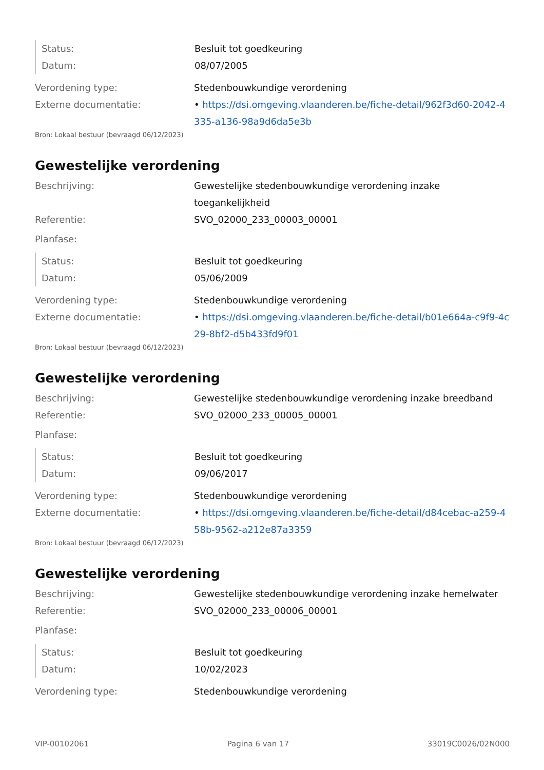Status: Besluit tot goedkeuring
Datum: 08/07/2005
Verordening type: Stedenbouwkundige verordening
Externe documentatie: • https://dsi.omgeving.vlaanderen.be/fiche-detail/962f3d60-2042-4335-a136-98a9d6da5e3b
Bron: Lokaal bestuur (bevraagd 06/12/2023)
Gewestelijke verordening
Beschrijving: Gewestelijke stedenbouwkundige verordening inzake toegankelijkheid
Referentie: SVO_02000_233_00003_00001
Planfase:
Status: Besluit tot goedkeuring
Datum: 05/06/2009
Verordening type: Stedenbouwkundige verordening
Externe documentatie: • https://dsi.omgeving.vlaanderen.be/fiche-detail/b01e664a-c9f9-4c29-8bf2-d5b433fd9f01
Bron: Lokaal bestuur (bevraagd 06/12/2023)
Gewestelijke verordening
Beschrijving: Gewestelijke stedenbouwkundige verordening inzake breedband
Referentie: SVO_02000_233_00005_00001
Planfase:
Status: Besluit tot goedkeuring
Datum: 09/06/2017
Verordening type: Stedenbouwkundige verordening
Externe documentatie: • https://dsi.omgeving.vlaanderen.be/fiche-detail/d84cebac-a259-458b-9562-a212e87a3359
Bron: Lokaal bestuur (bevraagd 06/12/2023)
Gewestelijke verordening
Beschrijving: Gewestelijke stedenbouwkundige verordening inzake hemelwater
Referentie: SVO_02000_233_00006_00001
Planfase:
Status: Besluit tot goedkeuring
Datum: 10/02/2023
Verordening type: Stedenbouwkundige verordening
VIP-00102061 Pagina 6 van 17 33019C0026/02N000